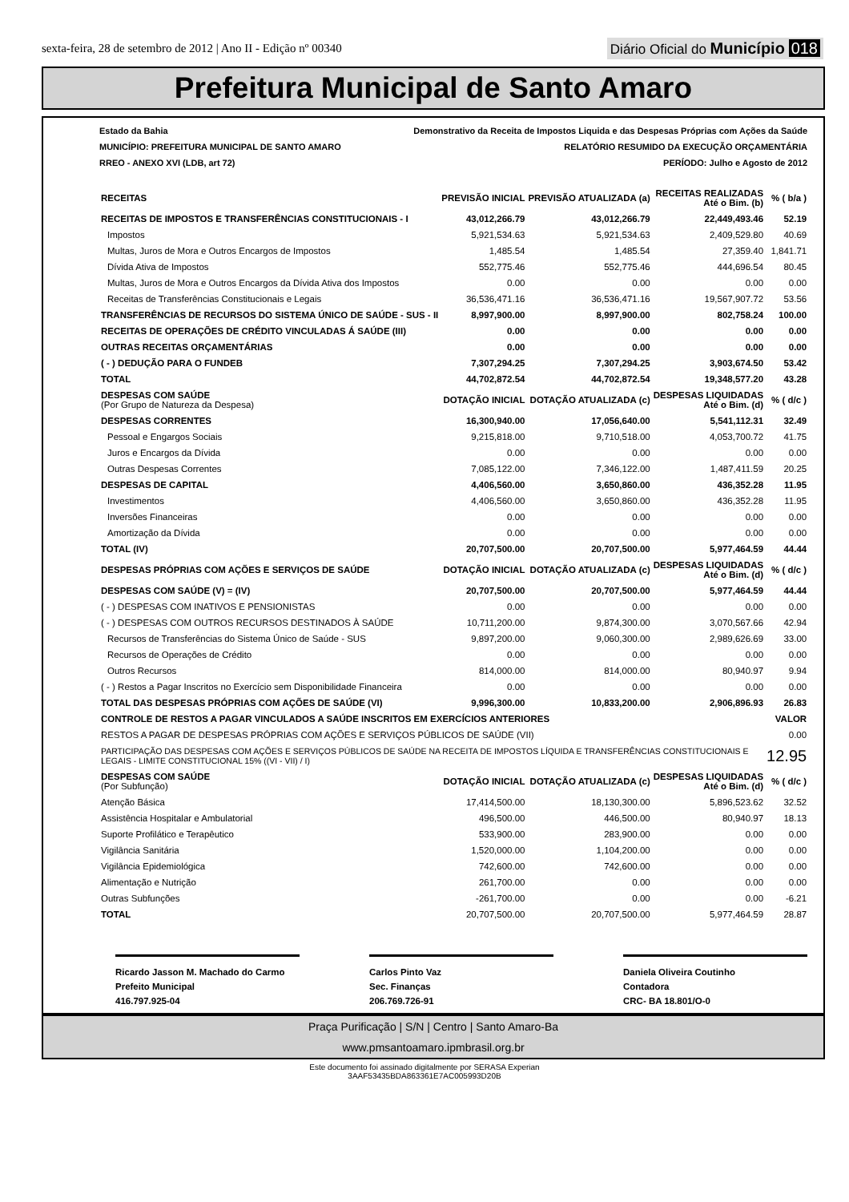sexta-feira, 28 de setembro de 2012 | Ano II - Edição nº 00340
Diário Oficial do Município 018
Prefeitura Municipal de Santo Amaro
Estado da Bahia Demonstrativo da Receita de Impostos Liquida e das Despesas Próprias com Ações da Saúde
MUNICÍPIO: PREFEITURA MUNICIPAL DE SANTO AMARO RELATÓRIO RESUMIDO DA EXECUÇÃO ORÇAMENTÁRIA
RREO - ANEXO XVI (LDB, art 72) PERÍODO: Julho e Agosto de 2012
| RECEITAS | PREVISÃO INICIAL | PREVISÃO ATUALIZADA (a) | RECEITAS REALIZADAS Até o Bim. (b) | % ( b/a ) |
| --- | --- | --- | --- | --- |
| RECEITAS DE IMPOSTOS E TRANSFERÊNCIAS CONSTITUCIONAIS - I | 43,012,266.79 | 43,012,266.79 | 22,449,493.46 | 52.19 |
| Impostos | 5,921,534.63 | 5,921,534.63 | 2,409,529.80 | 40.69 |
| Multas, Juros de Mora e Outros Encargos de Impostos | 1,485.54 | 1,485.54 | 27,359.40 | 1,841.71 |
| Dívida Ativa de Impostos | 552,775.46 | 552,775.46 | 444,696.54 | 80.45 |
| Multas, Juros de Mora e Outros Encargos da Dívida Ativa dos Impostos | 0.00 | 0.00 | 0.00 | 0.00 |
| Receitas de Transferências Constitucionais e Legais | 36,536,471.16 | 36,536,471.16 | 19,567,907.72 | 53.56 |
| TRANSFERÊNCIAS DE RECURSOS DO SISTEMA ÚNICO DE SAÚDE - SUS - II | 8,997,900.00 | 8,997,900.00 | 802,758.24 | 100.00 |
| RECEITAS DE OPERAÇÕES DE CRÉDITO VINCULADAS Á SAÚDE (III) | 0.00 | 0.00 | 0.00 | 0.00 |
| OUTRAS RECEITAS ORÇAMENTÁRIAS | 0.00 | 0.00 | 0.00 | 0.00 |
| ( - ) DEDUÇÃO PARA O FUNDEB | 7,307,294.25 | 7,307,294.25 | 3,903,674.50 | 53.42 |
| TOTAL | 44,702,872.54 | 44,702,872.54 | 19,348,577.20 | 43.28 |
| DESPESAS COM SAÚDE (Por Grupo de Natureza da Despesa) | DOTAÇÃO INICIAL | DOTAÇÃO ATUALIZADA (c) | DESPESAS LIQUIDADAS Até o Bim. (d) | % ( d/c ) |
| DESPESAS CORRENTES | 16,300,940.00 | 17,056,640.00 | 5,541,112.31 | 32.49 |
| Pessoal e Engargos Sociais | 9,215,818.00 | 9,710,518.00 | 4,053,700.72 | 41.75 |
| Juros e Encargos da Dívida | 0.00 | 0.00 | 0.00 | 0.00 |
| Outras Despesas Correntes | 7,085,122.00 | 7,346,122.00 | 1,487,411.59 | 20.25 |
| DESPESAS DE CAPITAL | 4,406,560.00 | 3,650,860.00 | 436,352.28 | 11.95 |
| Investimentos | 4,406,560.00 | 3,650,860.00 | 436,352.28 | 11.95 |
| Inversões Financeiras | 0.00 | 0.00 | 0.00 | 0.00 |
| Amortização da Dívida | 0.00 | 0.00 | 0.00 | 0.00 |
| TOTAL (IV) | 20,707,500.00 | 20,707,500.00 | 5,977,464.59 | 44.44 |
| DESPESAS PRÓPRIAS COM AÇÕES E SERVIÇOS DE SAÚDE | DOTAÇÃO INICIAL | DOTAÇÃO ATUALIZADA (c) | DESPESAS LIQUIDADAS Até o Bim. (d) | % ( d/c ) |
| DESPESAS COM SAÚDE (V) = (IV) | 20,707,500.00 | 20,707,500.00 | 5,977,464.59 | 44.44 |
| ( - ) DESPESAS COM INATIVOS E PENSIONISTAS | 0.00 | 0.00 | 0.00 | 0.00 |
| ( - ) DESPESAS COM OUTROS RECURSOS DESTINADOS À SAÚDE | 10,711,200.00 | 9,874,300.00 | 3,070,567.66 | 42.94 |
| Recursos de Transferências do Sistema Único de Saúde - SUS | 9,897,200.00 | 9,060,300.00 | 2,989,626.69 | 33.00 |
| Recursos de Operações de Crédito | 0.00 | 0.00 | 0.00 | 0.00 |
| Outros Recursos | 814,000.00 | 814,000.00 | 80,940.97 | 9.94 |
| ( - ) Restos a Pagar Inscritos no Exercício sem Disponibilidade Financeira | 0.00 | 0.00 | 0.00 | 0.00 |
| TOTAL DAS DESPESAS PRÓPRIAS COM AÇÕES DE SAÚDE (VI) | 9,996,300.00 | 10,833,200.00 | 2,906,896.93 | 26.83 |
| CONTROLE DE RESTOS A PAGAR VINCULADOS A SAÚDE INSCRITOS EM EXERCÍCIOS ANTERIORES | | | | VALOR |
| RESTOS A PAGAR DE DESPESAS PRÓPRIAS COM AÇÕES E SERVIÇOS PÚBLICOS DE SAÚDE (VII) | | | | 0.00 |
| PARTICIPAÇÃO DAS DESPESAS COM AÇÕES E SERVIÇOS PÚBLICOS DE SAÚDE NA RECEITA DE IMPOSTOS LÍQUIDA E TRANSFERÊNCIAS CONSTITUCIONAIS E LEGAIS - LIMITE CONSTITUCIONAL 15% ((VI - VII) / I) | | | | 12.95 |
| DESPESAS COM SAÚDE (Por Subfunção) | DOTAÇÃO INICIAL | DOTAÇÃO ATUALIZADA (c) | DESPESAS LIQUIDADAS Até o Bim. (d) | % ( d/c ) |
| Atenção Básica | 17,414,500.00 | 18,130,300.00 | 5,896,523.62 | 32.52 |
| Assistência Hospitalar e Ambulatorial | 496,500.00 | 446,500.00 | 80,940.97 | 18.13 |
| Suporte Profilático e Terapêutico | 533,900.00 | 283,900.00 | 0.00 | 0.00 |
| Vigilância Sanitária | 1,520,000.00 | 1,104,200.00 | 0.00 | 0.00 |
| Vigilância Epidemiológica | 742,600.00 | 742,600.00 | 0.00 | 0.00 |
| Alimentação e Nutrição | 261,700.00 | 0.00 | 0.00 | 0.00 |
| Outras Subfunções | -261,700.00 | 0.00 | 0.00 | -6.21 |
| TOTAL | 20,707,500.00 | 20,707,500.00 | 5,977,464.59 | 28.87 |
Ricardo Jasson M. Machado do Carmo
Prefeito Municipal
416.797.925-04
Carlos Pinto Vaz
Sec. Finanças
206.769.726-91
Daniela Oliveira Coutinho
Contadora
CRC- BA 18.801/O-0
Praça Purificação | S/N | Centro | Santo Amaro-Ba
www.pmsantoamaro.ipmbrasil.org.br
Este documento foi assinado digitalmente por SERASA Experian
3AAF53435BDA863361E7AC005993D20B